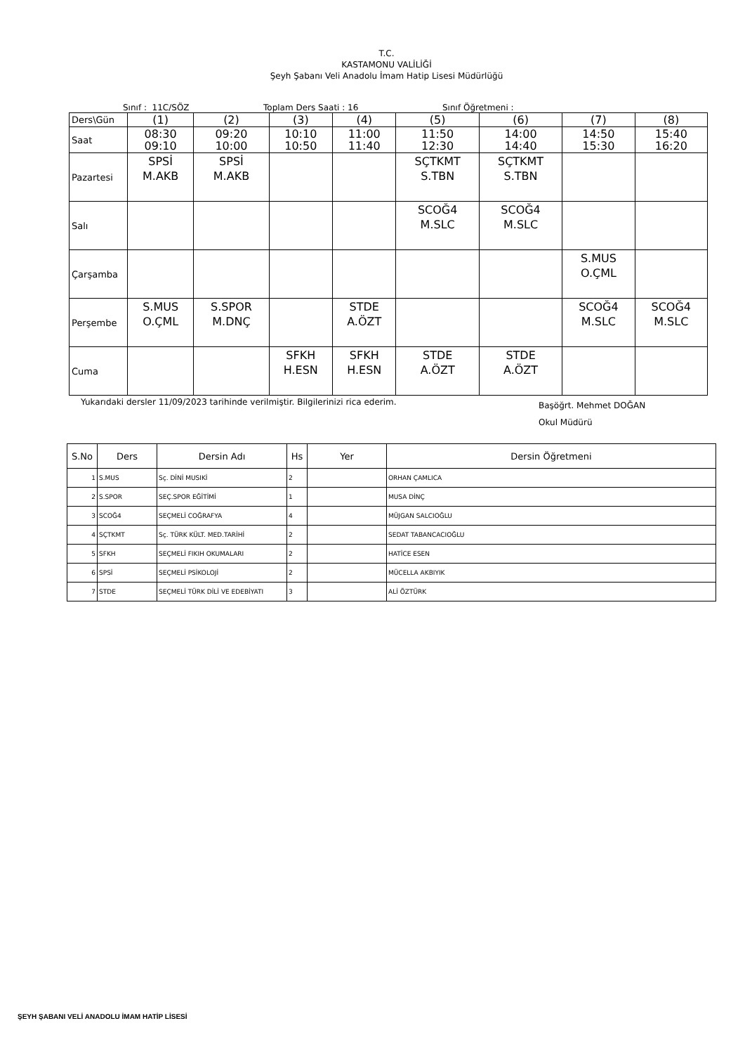T.C.
KASTAMONU VALİLİĞİ
Şeyh Şabanı Veli Anadolu İmam Hatip Lisesi Müdürlüğü
Sınıf : 11C/SÖZ Toplam Ders Saati : 16 Sınıf Öğretmeni :
| Ders\Gün | (1) | (2) | (3) | (4) | (5) | (6) | (7) | (8) |
| Saat | 08:30 09:10 | 09:20 10:00 | 10:10 10:50 | 11:00 11:40 | 11:50 12:30 | 14:00 14:40 | 14:50 15:30 | 15:40 16:20 |
| Pazartesi | SPSİ M.AKB | SPSİ M.AKB | | | SÇTKMT S.TBN | SÇTKMT S.TBN | | |
| Salı | | | | | SCOĞ4 M.SLC | SCOĞ4 M.SLC | | |
| Çarşamba | | | | | | | S.MUS O.ÇML | |
| Perşembe | S.MUS O.ÇML | S.SPOR M.DNÇ | | STDE A.ÖZT | | | SCOĞ4 M.SLC | SCOĞ4 M.SLC |
| Cuma | | | SFKH H.ESN | SFKH H.ESN | STDE A.ÖZT | STDE A.ÖZT | | |
Yukarıdaki dersler 11/09/2023 tarihinde verilmiştir. Bilgilerinizi rica ederim. Başöğrt. Mehmet DOĞAN
Okul Müdürü
| S.No | Ders | Dersin Adı | Hs | Yer | Dersin Öğretmeni |
| --- | --- | --- | --- | --- | --- |
| 1 | S.MUS | Sç. DİNİ MUSIKİ | 2 | | ORHAN ÇAMLICA |
| 2 | S.SPOR | SEÇ.SPOR EĞİTİMİ | 1 | | MUSA DİNÇ |
| 3 | SCOĞ4 | SEÇMELİ COĞRAFYA | 4 | | MÜJGAN SALCIOĞLU |
| 4 | SÇTKMT | Sç. TÜRK KÜLT. MED.TARİHİ | 2 | | SEDAT TABANCACIOĞLU |
| 5 | SFKH | SEÇMELİ FIKIH OKUMALARI | 2 | | HATİCE ESEN |
| 6 | SPSİ | SEÇMELİ PSİKOLOJİ | 2 | | MÜCELLA AKBIYIK |
| 7 | STDE | SEÇMELİ TÜRK DİLİ VE EDEBİYATI | 3 | | ALİ ÖZTÜRK |
ŞEYH ŞABANI VELİ ANADOLU İMAM HATİP LİSESİ